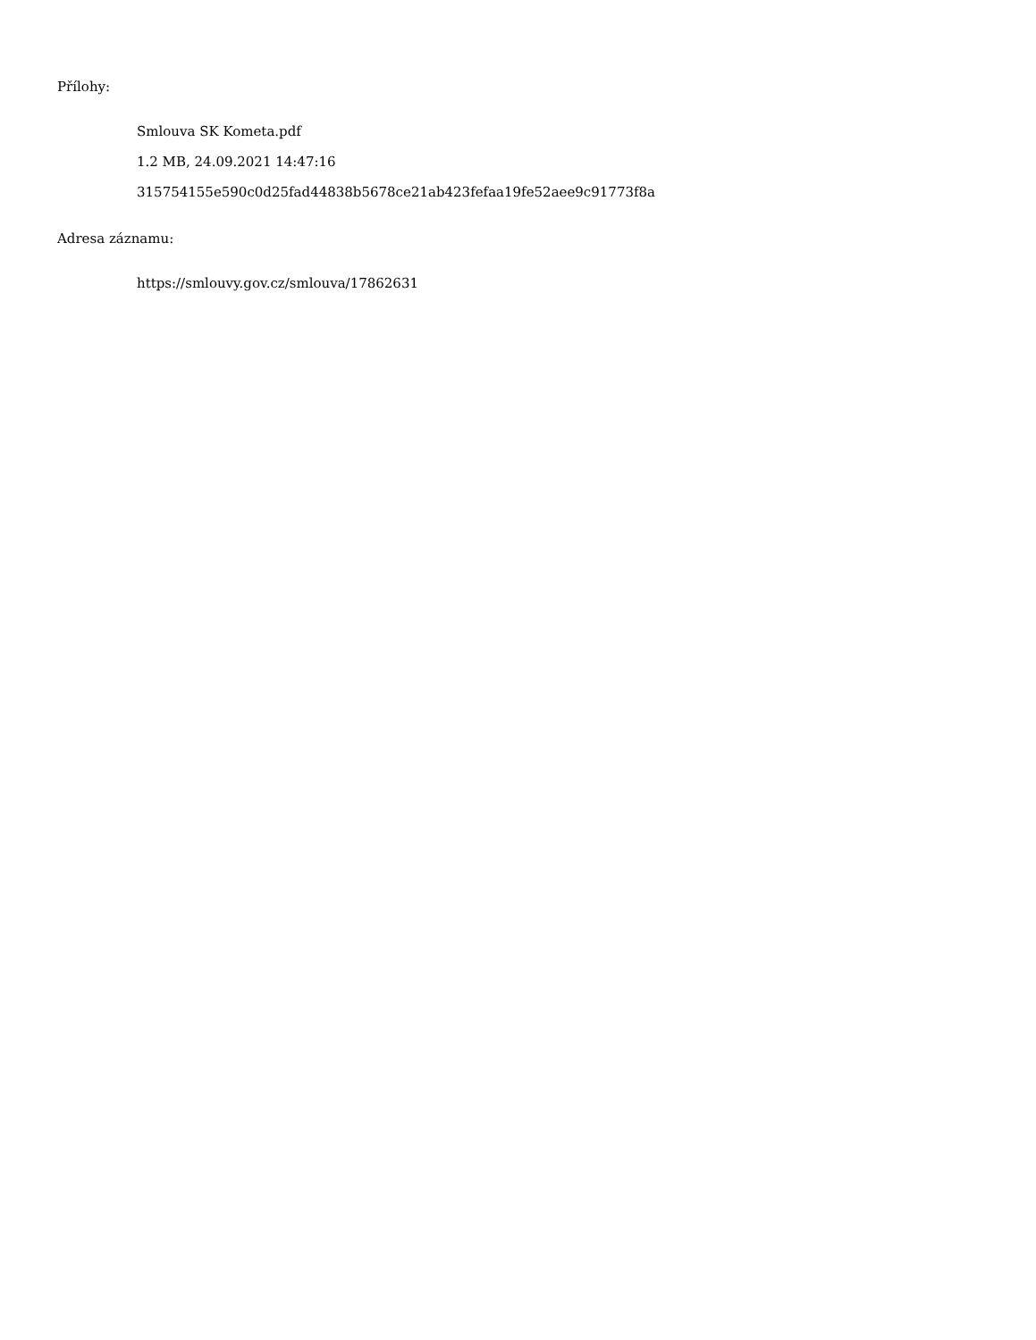Přílohy:
Smlouva SK Kometa.pdf
1.2 MB, 24.09.2021 14:47:16
315754155e590c0d25fad44838b5678ce21ab423fefaa19fe52aee9c91773f8a
Adresa záznamu:
https://smlouvy.gov.cz/smlouva/17862631